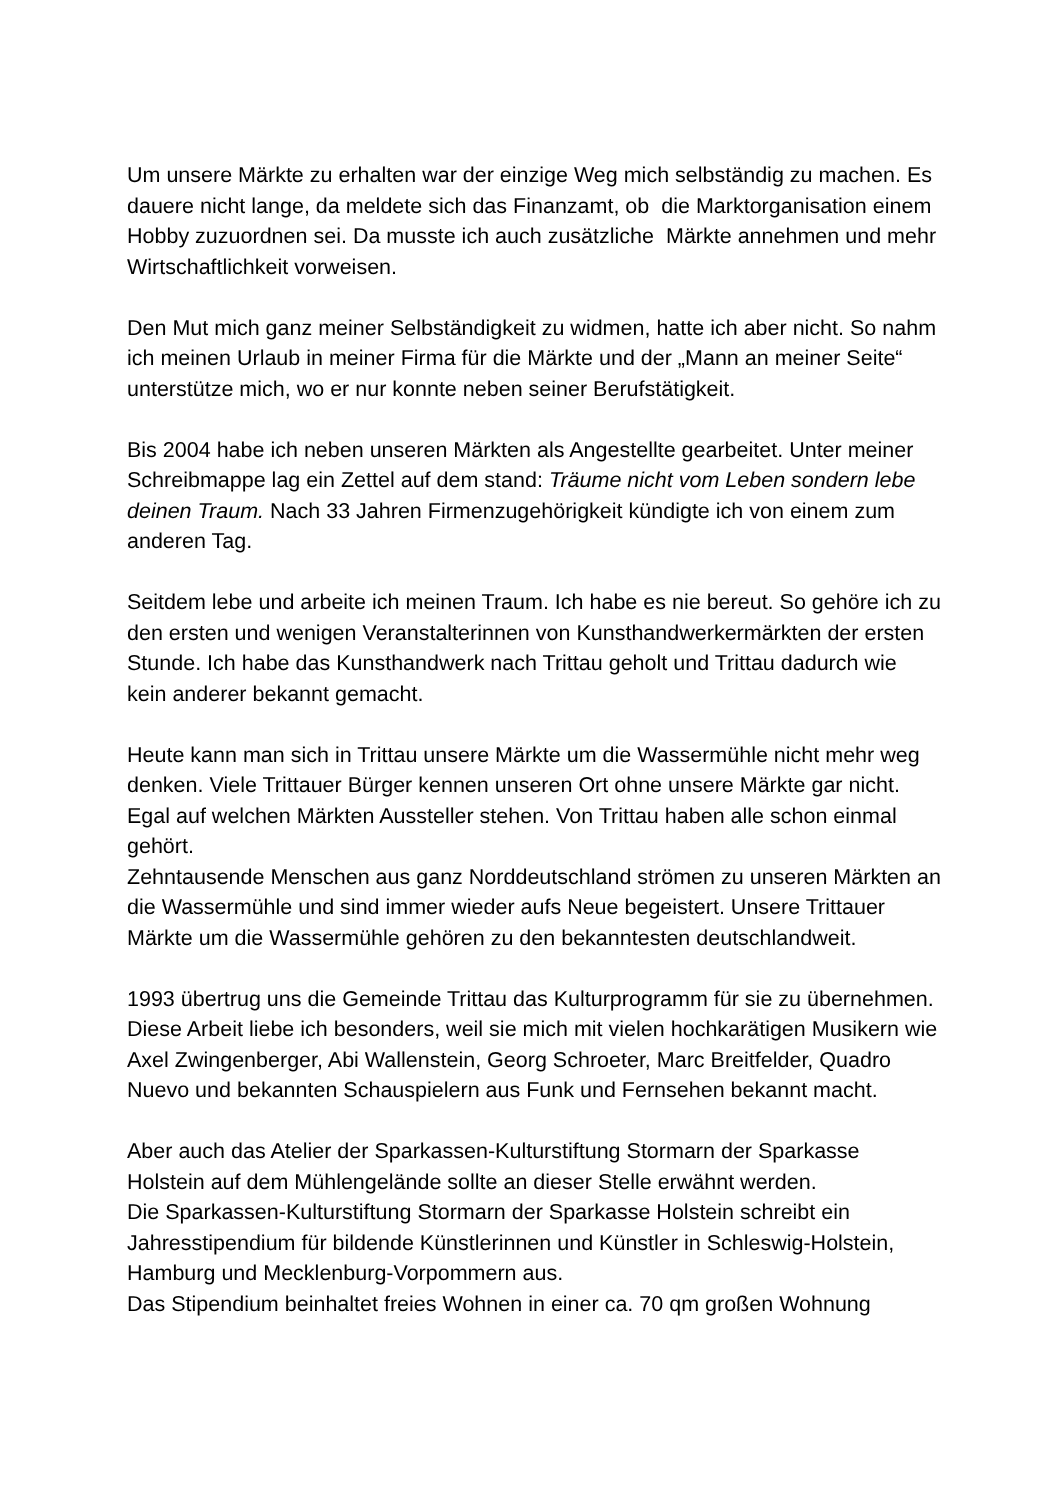Um unsere Märkte zu erhalten war der einzige Weg mich selbständig zu machen. Es dauere nicht lange, da meldete sich das Finanzamt, ob die Marktorganisation einem Hobby zuzuordnen sei. Da musste ich auch zusätzliche Märkte annehmen und mehr Wirtschaftlichkeit vorweisen.
Den Mut mich ganz meiner Selbständigkeit zu widmen, hatte ich aber nicht. So nahm ich meinen Urlaub in meiner Firma für die Märkte und der „Mann an meiner Seite“ unterstütze mich, wo er nur konnte neben seiner Berufstätigkeit.
Bis 2004 habe ich neben unseren Märkten als Angestellte gearbeitet. Unter meiner Schreibmappe lag ein Zettel auf dem stand: Träume nicht vom Leben sondern lebe deinen Traum. Nach 33 Jahren Firmenzugehörigkeit kündigte ich von einem zum anderen Tag.
Seitdem lebe und arbeite ich meinen Traum. Ich habe es nie bereut. So gehöre ich zu den ersten und wenigen Veranstalterinnen von Kunsthandwerkermärkten der ersten Stunde. Ich habe das Kunsthandwerk nach Trittau geholt und Trittau dadurch wie kein anderer bekannt gemacht.
Heute kann man sich in Trittau unsere Märkte um die Wassermühle nicht mehr weg denken. Viele Trittauer Bürger kennen unseren Ort ohne unsere Märkte gar nicht. Egal auf welchen Märkten Aussteller stehen. Von Trittau haben alle schon einmal gehört.
Zehntausende Menschen aus ganz Norddeutschland strömen zu unseren Märkten an die Wassermühle und sind immer wieder aufs Neue begeistert. Unsere Trittauer Märkte um die Wassermühle gehören zu den bekanntesten deutschlandweit.
1993 übertrug uns die Gemeinde Trittau das Kulturprogramm für sie zu übernehmen. Diese Arbeit liebe ich besonders, weil sie mich mit vielen hochkarätigen Musikern wie Axel Zwingenberger, Abi Wallenstein, Georg Schroeter, Marc Breitfelder, Quadro Nuevo und bekannten Schauspielern aus Funk und Fernsehen bekannt macht.
Aber auch das Atelier der Sparkassen-Kulturstiftung Stormarn der Sparkasse Holstein auf dem Mühlengelände sollte an dieser Stelle erwähnt werden.
Die Sparkassen-Kulturstiftung Stormarn der Sparkasse Holstein schreibt ein Jahresstipendium für bildende Künstlerinnen und Künstler in Schleswig-Holstein, Hamburg und Mecklenburg-Vorpommern aus.
Das Stipendium beinhaltet freies Wohnen in einer ca. 70 qm großen Wohnung